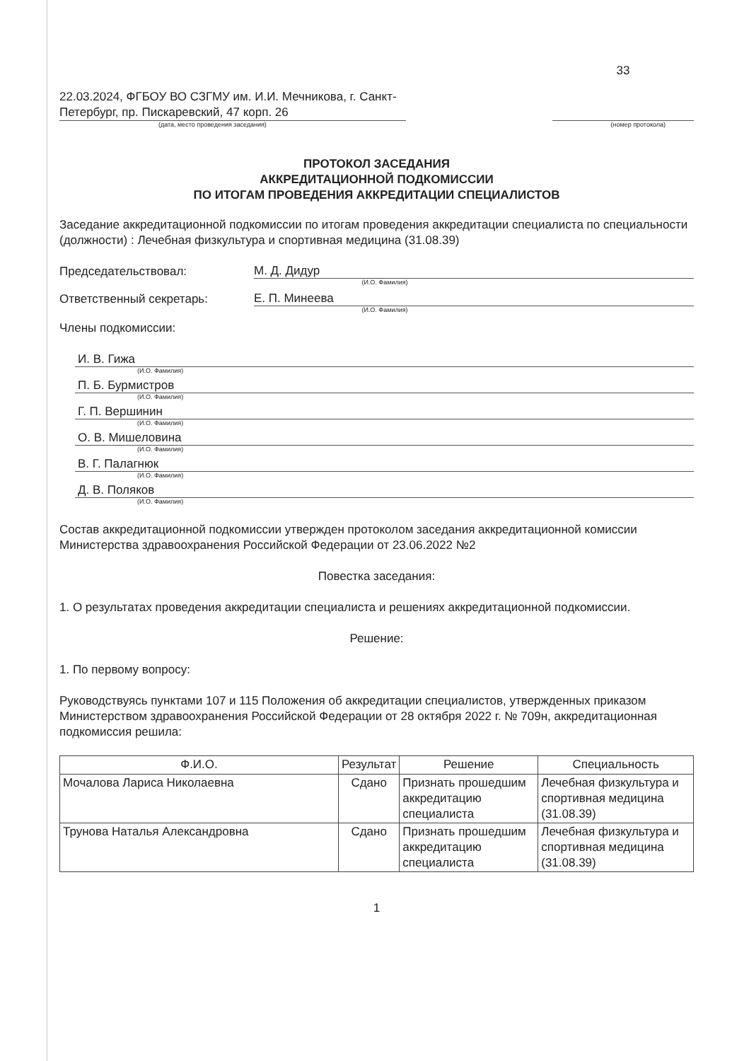22.03.2024, ФГБОУ ВО СЗГМУ им. И.И. Мечникова, г. Санкт-Петербург, пр. Пискаревский, 47 корп. 26
33
(дата, место проведения заседания) (номер протокола)
ПРОТОКОЛ ЗАСЕДАНИЯ
АККРЕДИТАЦИОННОЙ ПОДКОМИССИИ
ПО ИТОГАМ ПРОВЕДЕНИЯ АККРЕДИТАЦИИ СПЕЦИАЛИСТОВ
Заседание аккредитационной подкомиссии по итогам проведения аккредитации специалиста по специальности (должности) : Лечебная физкультура и спортивная медицина (31.08.39)
Председательствовал: М. Д. Дидур
(И.О. Фамилия)
Ответственный секретарь: Е. П. Минеева
(И.О. Фамилия)
Члены подкомиссии:
И. В. Гижа
(И.О. Фамилия)
П. Б. Бурмистров
(И.О. Фамилия)
Г. П. Вершинин
(И.О. Фамилия)
О. В. Мишеловина
(И.О. Фамилия)
В. Г. Палагнюк
(И.О. Фамилия)
Д. В. Поляков
(И.О. Фамилия)
Состав аккредитационной подкомиссии утвержден протоколом заседания аккредитационной комиссии Министерства здравоохранения Российской Федерации от 23.06.2022 №2
Повестка заседания:
1. О результатах проведения аккредитации специалиста и решениях аккредитационной подкомиссии.
Решение:
1. По первому вопросу:
Руководствуясь пунктами 107 и 115 Положения об аккредитации специалистов, утвержденных приказом Министерством здравоохранения Российской Федерации от 28 октября 2022 г. № 709н, аккредитационная подкомиссия решила:
| Ф.И.О. | Результат | Решение | Специальность |
| --- | --- | --- | --- |
| Мочалова Лариса Николаевна | Сдано | Признать прошедшим аккредитацию специалиста | Лечебная физкультура и спортивная медицина (31.08.39) |
| Трунова Наталья Александровна | Сдано | Признать прошедшим аккредитацию специалиста | Лечебная физкультура и спортивная медицина (31.08.39) |
1